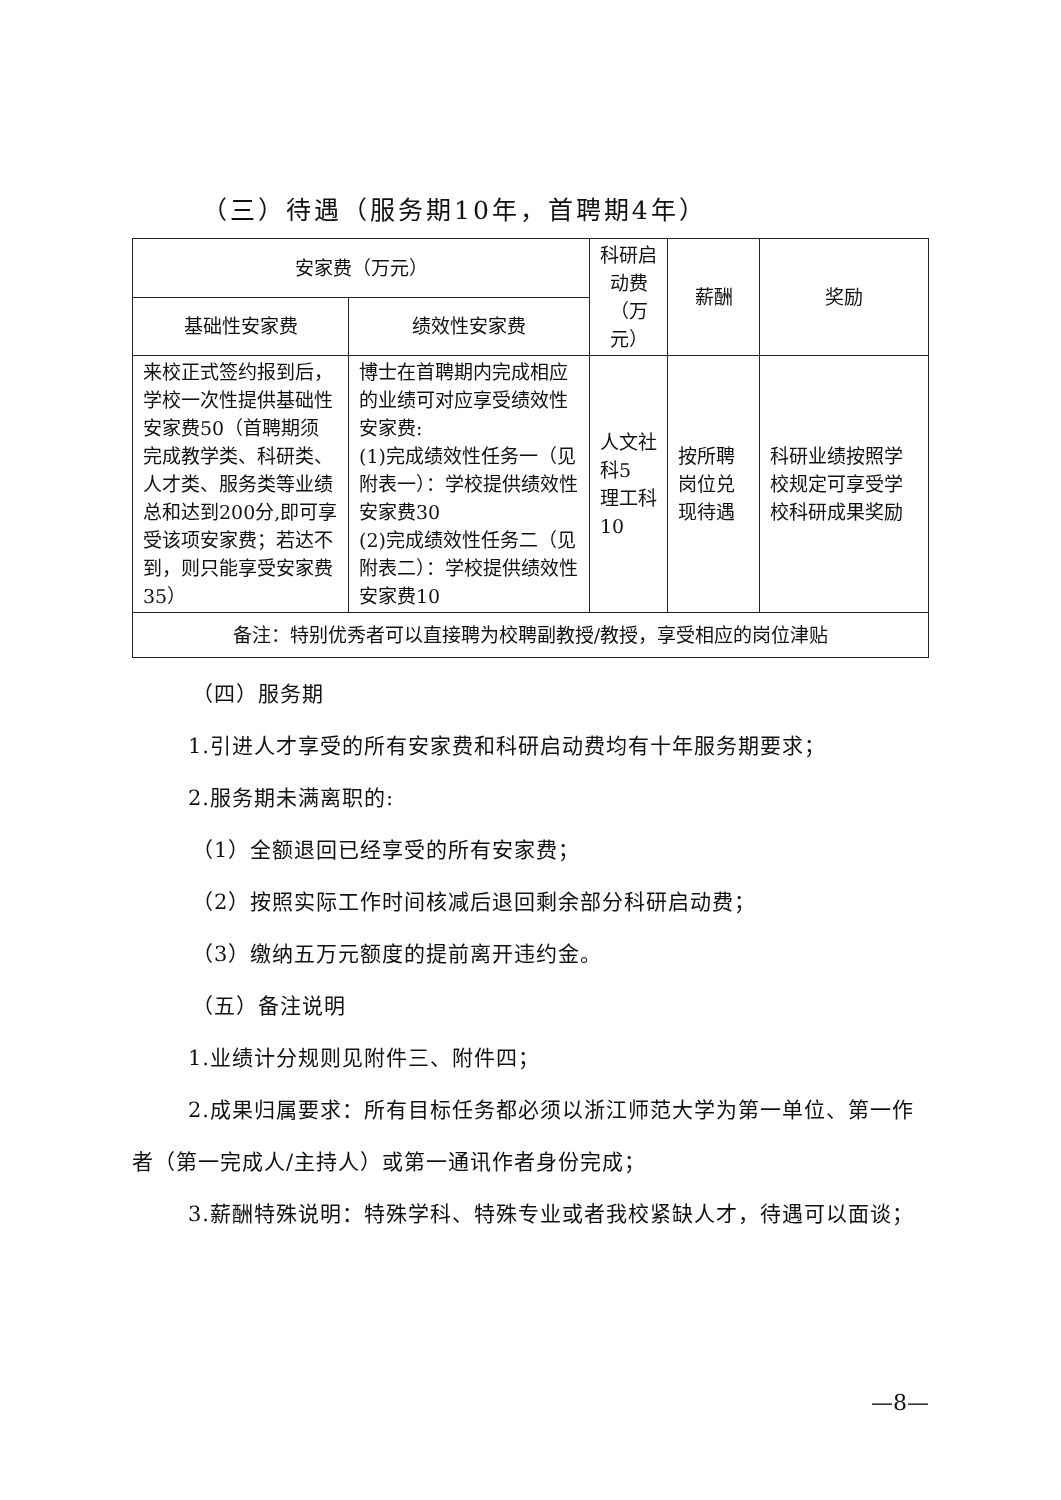（三）待遇（服务期10年，首聘期4年）
| 安家费（万元） | | 科研启动费 （万元） | 薪酬 | 奖励 |
| --- | --- | --- | --- | --- |
| 基础性安家费 | 绩效性安家费 | | | |
| 来校正式签约报到后，学校一次性提供基础性安家费50（首聘期须完成教学类、科研类、人才类、服务类等业绩总和达到200分,即可享受该项安家费；若达不到，则只能享受安家费35） | 博士在首聘期内完成相应的业绩可对应享受绩效性安家费: (1)完成绩效性任务一（见附表一）：学校提供绩效性安家费30 (2)完成绩效性任务二（见附表二）：学校提供绩效性安家费10 | 人文社科5 理工科10 | 按所聘岗位兑现待遇 | 科研业绩按照学校规定可享受学校科研成果奖励 |
| 备注：特别优秀者可以直接聘为校聘副教授/教授，享受相应的岗位津贴 | | | | |
（四）服务期
1.引进人才享受的所有安家费和科研启动费均有十年服务期要求；
2.服务期未满离职的:
（1）全额退回已经享受的所有安家费；
（2）按照实际工作时间核减后退回剩余部分科研启动费；
（3）缴纳五万元额度的提前离开违约金。
（五）备注说明
1.业绩计分规则见附件三、附件四；
2.成果归属要求：所有目标任务都必须以浙江师范大学为第一单位、第一作者（第一完成人/主持人）或第一通讯作者身份完成；
3.薪酬特殊说明：特殊学科、特殊专业或者我校紧缺人才，待遇可以面谈；
—8—